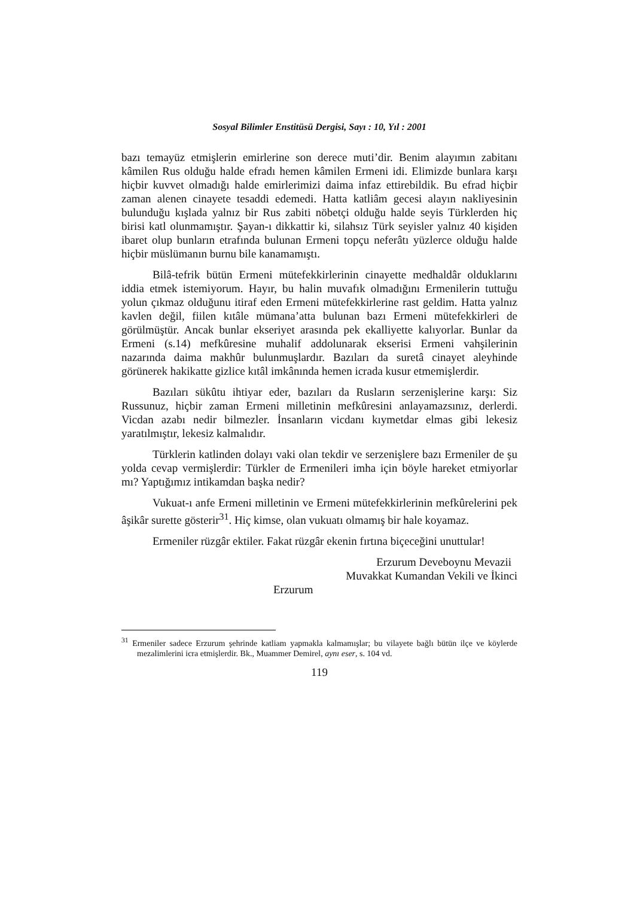Sosyal Bilimler Enstitüsü Dergisi, Sayı : 10, Yıl : 2001
bazı temayüz etmişlerin emirlerine son derece muti’dir. Benim alayımın zabitanı kâmilen Rus olduğu halde efradı hemen kâmilen Ermeni idi. Elimizde bunlara karşı hiçbir kuvvet olmadığı halde emirlerimizi daima infaz ettirebildik. Bu efrad hiçbir zaman alenen cinayete tesaddi edemedi. Hatta katliâm gecesi alayın nakliyesinin bulunduğu kışlada yalnız bir Rus zabiti nöbetçi olduğu halde seyis Türklerden hiç birisi katl olunmamıştır. Şayan-ı dikkattir ki, silahsız Türk seyisler yalnız 40 kişiden ibaret olup bunların etrafında bulunan Ermeni topçu neferâtı yüzlerce olduğu halde hiçbir müslümanın burnu bile kanamamıştı.
Bilâ-tefrik bütün Ermeni mütefekkirlerinin cinayette medhaldâr olduklarını iddia etmek istemiyorum. Hayır, bu halin muvafık olmadığını Ermenilerin tuttuğu yolun çıkmaz olduğunu itiraf eden Ermeni mütefekkirlerine rast geldim. Hatta yalnız kavlen değil, fiilen kıtâle mümana’atta bulunan bazı Ermeni mütefekkirleri de görülmüştür. Ancak bunlar ekseriyet arasında pek ekalliyette kalıyorlar. Bunlar da Ermeni (s.14) mefkûresine muhalif addolunarak ekserisi Ermeni vahşilerinin nazarında daima makhûr bulunmuşlardır. Bazıları da suretâ cinayet aleyhinde görünerek hakikatte gizlice kıtâl imkânında hemen icrada kusur etmemişlerdir.
Bazıları sükûtu ihtiyar eder, bazıları da Rusların serzenişlerine karşı: Siz Russunuz, hiçbir zaman Ermeni milletinin mefkûresini anlayamazsınız, derlerdi. Vicdan azabı nedir bilmezler. İnsanların vicdanı kıymetdar elmas gibi lekesiz yaratılmıştır, lekesiz kalmalıdır.
Türklerin katlinden dolayı vaki olan tekdir ve serzenişlere bazı Ermeniler de şu yolda cevap vermişlerdir: Türkler de Ermenileri imha için böyle hareket etmiyorlar mı? Yaptığımız intikamdan başka nedir?
Vukuat-ı anfe Ermeni milletinin ve Ermeni mütefekkirlerinin mefkûrelerini pek âşikâr surette gösterir<sup>31</sup>. Hiç kimse, olan vukuatı olmamış bir hale koyamaz.
Ermeniler rüzgâr ektiler. Fakat rüzgâr ekenin fırtına biçeceğini unuttular!
Erzurum Deveboynu Mevazii
Muvakkat Kumandan Vekili ve İkinci
Erzurum
<sup>31</sup> Ermeniler sadece Erzurum şehrinde katliam yapmakla kalmamışlar; bu vilayete bağlı bütün ilçe ve köylerde mezalimlerini icra etmişlerdir. Bk., Muammer Demirel, aynı eser, s. 104 vd.
119